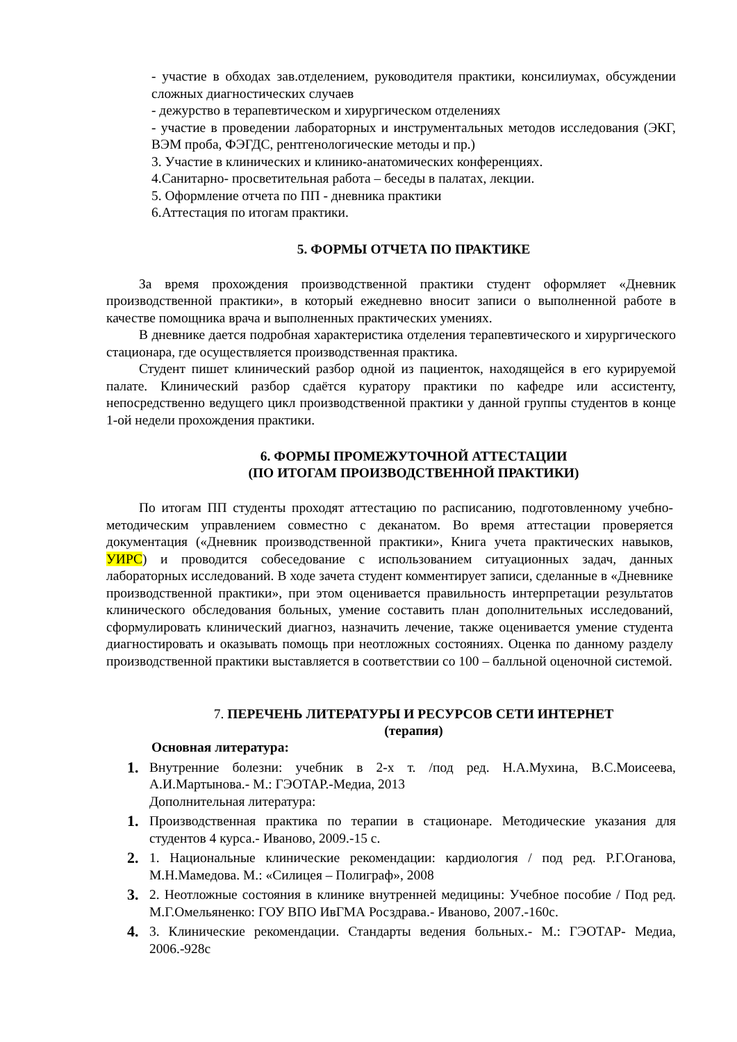- участие в обходах зав.отделением, руководителя практики, консилиумах, обсуждении сложных диагностических случаев
- дежурство в терапевтическом и хирургическом отделениях
- участие в проведении лабораторных и инструментальных методов исследования (ЭКГ, ВЭМ проба, ФЭГДС, рентгенологические методы и пр.)
3. Участие в клинических и клинико-анатомических конференциях.
4.Санитарно- просветительная работа – беседы в палатах, лекции.
5. Оформление отчета по ПП - дневника практики
6.Аттестация по итогам практики.
5. ФОРМЫ ОТЧЕТА ПО ПРАКТИКЕ
За время прохождения производственной практики студент оформляет «Дневник производственной практики», в который ежедневно вносит записи о выполненной работе в качестве помощника врача и выполненных практических умениях.
В дневнике дается подробная характеристика отделения терапевтического и хирургического стационара, где осуществляется производственная практика.
Студент пишет клинический разбор одной из пациенток, находящейся в его курируемой палате. Клинический разбор сдаётся куратору практики по кафедре или ассистенту, непосредственно ведущего цикл производственной практики у данной группы студентов в конце 1-ой недели прохождения практики.
6. ФОРМЫ ПРОМЕЖУТОЧНОЙ АТТЕСТАЦИИ
(ПО ИТОГАМ ПРОИЗВОДСТВЕННОЙ ПРАКТИКИ)
По итогам ПП студенты проходят аттестацию по расписанию, подготовленному учебно-методическим управлением совместно с деканатом. Во время аттестации проверяется документация («Дневник производственной практики», Книга учета практических навыков, УИРС) и проводится собеседование с использованием ситуационных задач, данных лабораторных исследований. В ходе зачета студент комментирует записи, сделанные в «Дневнике производственной практики», при этом оценивается правильность интерпретации результатов клинического обследования больных, умение составить план дополнительных исследований, сформулировать клинический диагноз, назначить лечение, также оценивается умение студента диагностировать и оказывать помощь при неотложных состояниях. Оценка по данному разделу производственной практики выставляется в соответствии со 100 – балльной оценочной системой.
7. ПЕРЕЧЕНЬ ЛИТЕРАТУРЫ И РЕСУРСОВ СЕТИ ИНТЕРНЕТ
(терапия)
Основная литература:
1. Внутренние болезни: учебник в 2-х т. /под ред. Н.А.Мухина, В.С.Моисеева, А.И.Мартынова.- М.: ГЭОТАР.-Медиа, 2013
Дополнительная литература:
1. Производственная практика по терапии в стационаре. Методические указания для студентов 4 курса.- Иваново, 2009.-15 с.
2. 1. Национальные клинические рекомендации: кардиология / под ред. Р.Г.Оганова, М.Н.Мамедова. М.: «Силицея – Полиграф», 2008
3. 2. Неотложные состояния в клинике внутренней медицины: Учебное пособие / Под ред. М.Г.Омельяненко: ГОУ ВПО ИвГМА Росздрава.- Иваново, 2007.-160с.
4. 3. Клинические рекомендации. Стандарты ведения больных.- М.: ГЭОТАР- Медиа, 2006.-928с